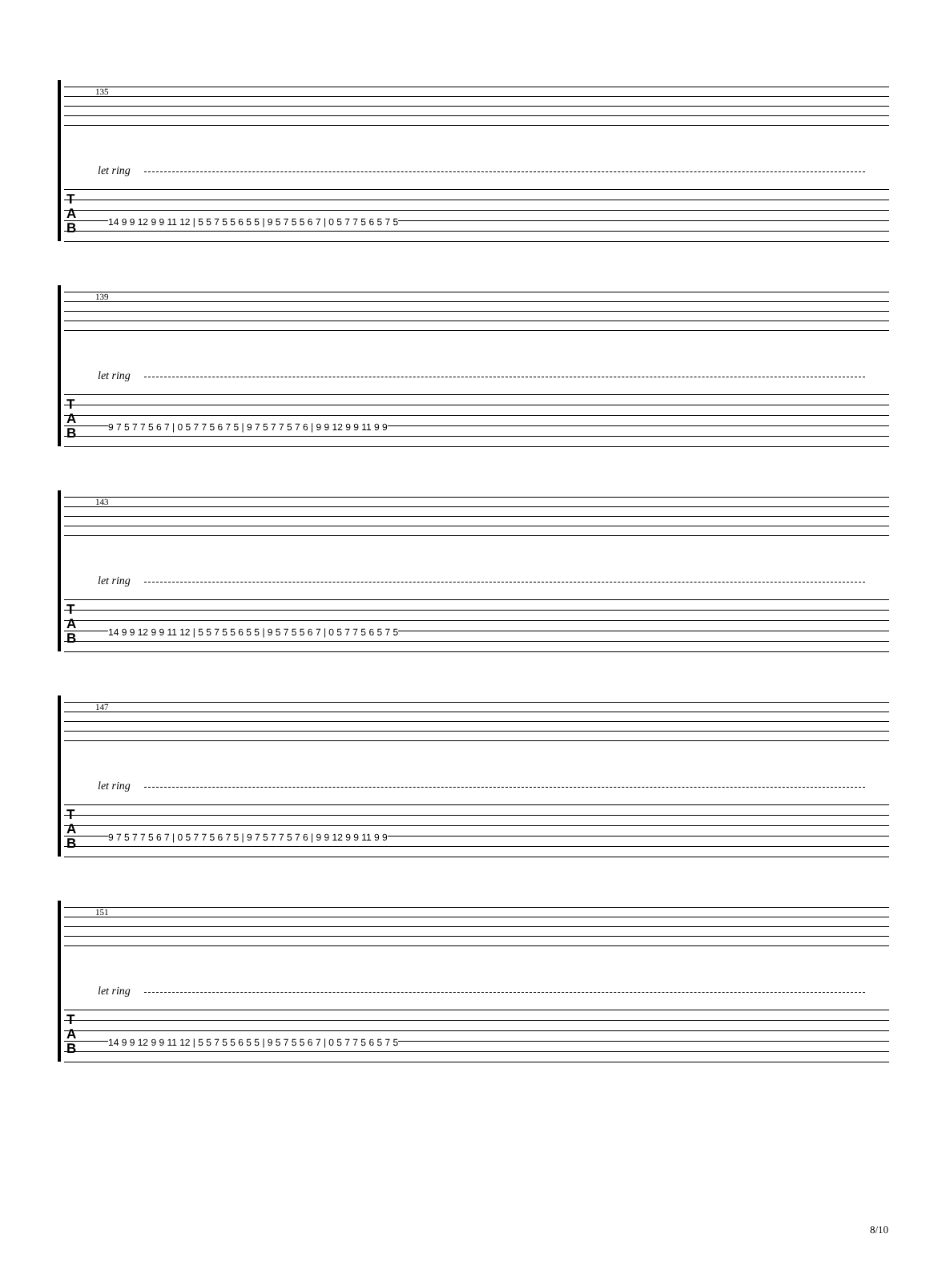135
let ring
T
A
B
14 9 9 12 9 9 11 12 | 5 5 7 5 5 6 5 5 | 9 5 7 5 5 6 7 | 0 5 7 7 5 6 5 7 5
139
let ring
T
A
B
9 7 5 7 7 5 6 7 | 0 5 7 7 5 6 7 5 | 9 7 5 7 7 5 7 6 | 9 9 12 9 9 11 9 9
143
let ring
T
A
B
14 9 9 12 9 9 11 12 | 5 5 7 5 5 6 5 5 | 9 5 7 5 5 6 7 | 0 5 7 7 5 6 5 7 5
147
let ring
T
A
B
9 7 5 7 7 5 6 7 | 0 5 7 7 5 6 7 5 | 9 7 5 7 7 5 7 6 | 9 9 12 9 9 11 9 9
151
let ring
T
A
B
14 9 9 12 9 9 11 12 | 5 5 7 5 5 6 5 5 | 9 5 7 5 5 6 7 | 0 5 7 7 5 6 5 7 5
8/10